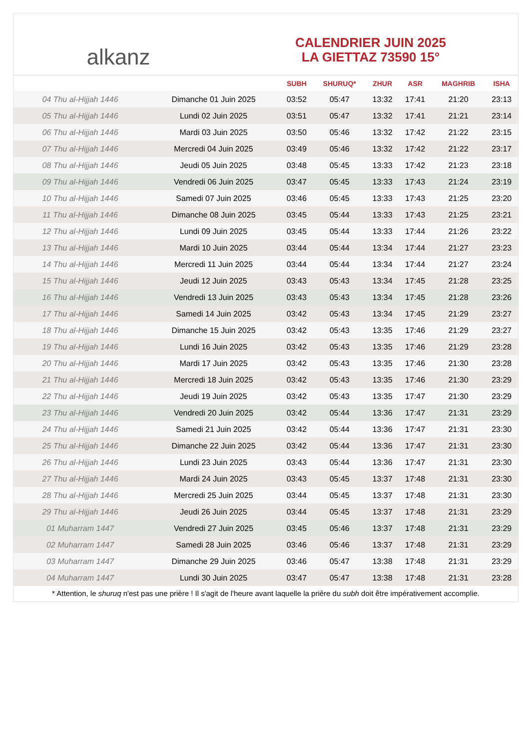alkanz
CALENDRIER JUIN 2025
LA GIETTAZ 73590 15°
| | | SUBH | SHURUQ* | ZHUR | ASR | MAGHRIB | ISHA |
| --- | --- | --- | --- | --- | --- | --- | --- |
| 04 Thu al-Hijjah 1446 | Dimanche 01 Juin 2025 | 03:52 | 05:47 | 13:32 | 17:41 | 21:20 | 23:13 |
| 05 Thu al-Hijjah 1446 | Lundi 02 Juin 2025 | 03:51 | 05:47 | 13:32 | 17:41 | 21:21 | 23:14 |
| 06 Thu al-Hijjah 1446 | Mardi 03 Juin 2025 | 03:50 | 05:46 | 13:32 | 17:42 | 21:22 | 23:15 |
| 07 Thu al-Hijjah 1446 | Mercredi 04 Juin 2025 | 03:49 | 05:46 | 13:32 | 17:42 | 21:22 | 23:17 |
| 08 Thu al-Hijjah 1446 | Jeudi 05 Juin 2025 | 03:48 | 05:45 | 13:33 | 17:42 | 21:23 | 23:18 |
| 09 Thu al-Hijjah 1446 | Vendredi 06 Juin 2025 | 03:47 | 05:45 | 13:33 | 17:43 | 21:24 | 23:19 |
| 10 Thu al-Hijjah 1446 | Samedi 07 Juin 2025 | 03:46 | 05:45 | 13:33 | 17:43 | 21:25 | 23:20 |
| 11 Thu al-Hijjah 1446 | Dimanche 08 Juin 2025 | 03:45 | 05:44 | 13:33 | 17:43 | 21:25 | 23:21 |
| 12 Thu al-Hijjah 1446 | Lundi 09 Juin 2025 | 03:45 | 05:44 | 13:33 | 17:44 | 21:26 | 23:22 |
| 13 Thu al-Hijjah 1446 | Mardi 10 Juin 2025 | 03:44 | 05:44 | 13:34 | 17:44 | 21:27 | 23:23 |
| 14 Thu al-Hijjah 1446 | Mercredi 11 Juin 2025 | 03:44 | 05:44 | 13:34 | 17:44 | 21:27 | 23:24 |
| 15 Thu al-Hijjah 1446 | Jeudi 12 Juin 2025 | 03:43 | 05:43 | 13:34 | 17:45 | 21:28 | 23:25 |
| 16 Thu al-Hijjah 1446 | Vendredi 13 Juin 2025 | 03:43 | 05:43 | 13:34 | 17:45 | 21:28 | 23:26 |
| 17 Thu al-Hijjah 1446 | Samedi 14 Juin 2025 | 03:42 | 05:43 | 13:34 | 17:45 | 21:29 | 23:27 |
| 18 Thu al-Hijjah 1446 | Dimanche 15 Juin 2025 | 03:42 | 05:43 | 13:35 | 17:46 | 21:29 | 23:27 |
| 19 Thu al-Hijjah 1446 | Lundi 16 Juin 2025 | 03:42 | 05:43 | 13:35 | 17:46 | 21:29 | 23:28 |
| 20 Thu al-Hijjah 1446 | Mardi 17 Juin 2025 | 03:42 | 05:43 | 13:35 | 17:46 | 21:30 | 23:28 |
| 21 Thu al-Hijjah 1446 | Mercredi 18 Juin 2025 | 03:42 | 05:43 | 13:35 | 17:46 | 21:30 | 23:29 |
| 22 Thu al-Hijjah 1446 | Jeudi 19 Juin 2025 | 03:42 | 05:43 | 13:35 | 17:47 | 21:30 | 23:29 |
| 23 Thu al-Hijjah 1446 | Vendredi 20 Juin 2025 | 03:42 | 05:44 | 13:36 | 17:47 | 21:31 | 23:29 |
| 24 Thu al-Hijjah 1446 | Samedi 21 Juin 2025 | 03:42 | 05:44 | 13:36 | 17:47 | 21:31 | 23:30 |
| 25 Thu al-Hijjah 1446 | Dimanche 22 Juin 2025 | 03:42 | 05:44 | 13:36 | 17:47 | 21:31 | 23:30 |
| 26 Thu al-Hijjah 1446 | Lundi 23 Juin 2025 | 03:43 | 05:44 | 13:36 | 17:47 | 21:31 | 23:30 |
| 27 Thu al-Hijjah 1446 | Mardi 24 Juin 2025 | 03:43 | 05:45 | 13:37 | 17:48 | 21:31 | 23:30 |
| 28 Thu al-Hijjah 1446 | Mercredi 25 Juin 2025 | 03:44 | 05:45 | 13:37 | 17:48 | 21:31 | 23:30 |
| 29 Thu al-Hijjah 1446 | Jeudi 26 Juin 2025 | 03:44 | 05:45 | 13:37 | 17:48 | 21:31 | 23:29 |
| 01 Muharram 1447 | Vendredi 27 Juin 2025 | 03:45 | 05:46 | 13:37 | 17:48 | 21:31 | 23:29 |
| 02 Muharram 1447 | Samedi 28 Juin 2025 | 03:46 | 05:46 | 13:37 | 17:48 | 21:31 | 23:29 |
| 03 Muharram 1447 | Dimanche 29 Juin 2025 | 03:46 | 05:47 | 13:38 | 17:48 | 21:31 | 23:29 |
| 04 Muharram 1447 | Lundi 30 Juin 2025 | 03:47 | 05:47 | 13:38 | 17:48 | 21:31 | 23:28 |
* Attention, le shuruq n'est pas une prière ! Il s'agit de l'heure avant laquelle la prière du subh doit être impérativement accomplie.